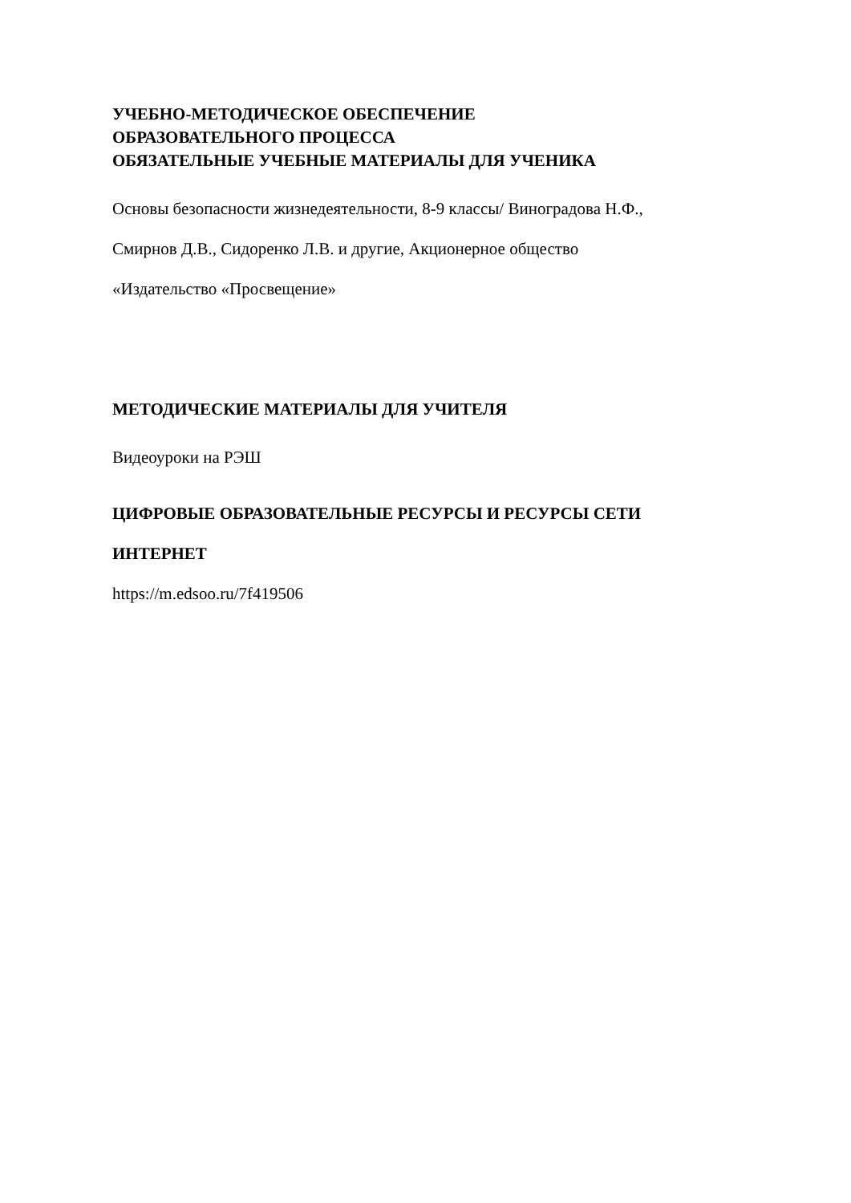УЧЕБНО-МЕТОДИЧЕСКОЕ ОБЕСПЕЧЕНИЕ
ОБРАЗОВАТЕЛЬНОГО ПРОЦЕССА
ОБЯЗАТЕЛЬНЫЕ УЧЕБНЫЕ МАТЕРИАЛЫ ДЛЯ УЧЕНИКА
Основы безопасности жизнедеятельности, 8-9 классы/ Виноградова Н.Ф.,
Смирнов Д.В., Сидоренко Л.В. и другие, Акционерное общество
«Издательство «Просвещение»
МЕТОДИЧЕСКИЕ МАТЕРИАЛЫ ДЛЯ УЧИТЕЛЯ
Видеоуроки на РЭШ
ЦИФРОВЫЕ ОБРАЗОВАТЕЛЬНЫЕ РЕСУРСЫ И РЕСУРСЫ СЕТИ
ИНТЕРНЕТ
https://m.edsoo.ru/7f419506